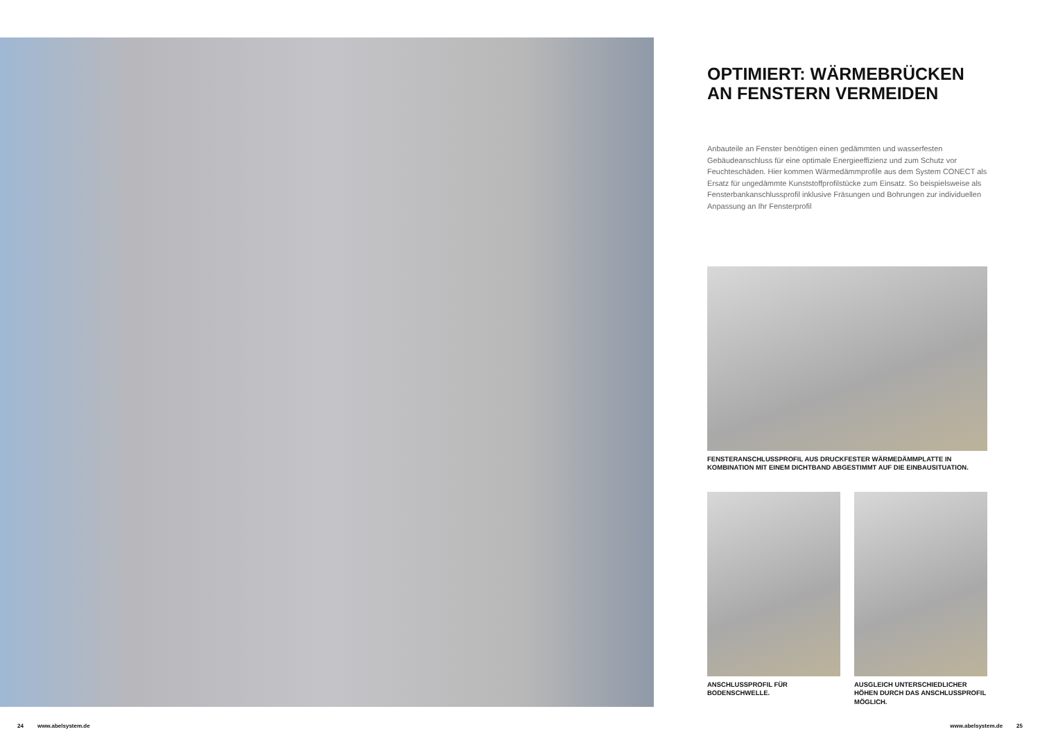OPTIMIERT: WÄRMEBRÜCKEN
AN FENSTERN VERMEIDEN
Anbauteile an Fenster benötigen einen gedämmten und wasserfesten Gebäudeanschluss für eine optimale Energieeffizienz und zum Schutz vor Feuchteschäden. Hier kommen Wärmedämmprofile aus dem System CONECT als Ersatz für ungedämmte Kunststoffprofilstücke zum Einsatz. So beispielsweise als Fensterbankanschlussprofil inklusive Fräsungen und Bohrungen zur individuellen Anpassung an Ihr Fensterprofil
FENSTERANSCHLUSSPROFIL AUS DRUCKFESTER WÄRMEDÄMMPLATTE IN KOMBINATION MIT EINEM DICHTBAND ABGESTIMMT AUF DIE EINBAUSITUATION.
ANSCHLUSSPROFIL FÜR BODENSCHWELLE.
AUSGLEICH UNTERSCHIEDLICHER HÖHEN DURCH DAS ANSCHLUSSPROFIL MÖGLICH.
24 www.abelsystem.de www.abelsystem.de 25